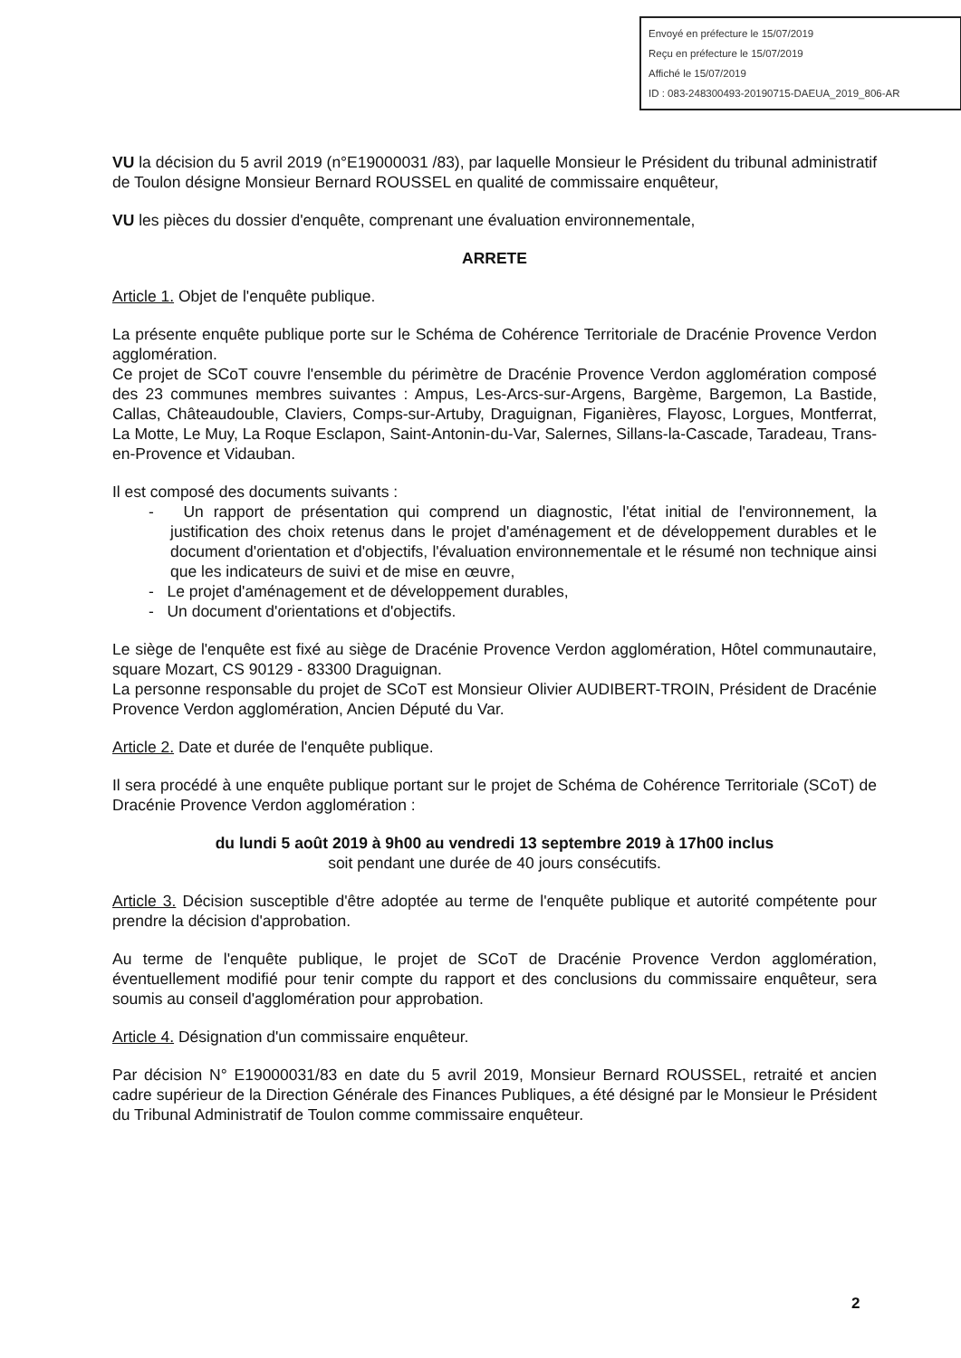Envoyé en préfecture le 15/07/2019
Reçu en préfecture le 15/07/2019
Affiché le 15/07/2019
ID : 083-248300493-20190715-DAEUA_2019_806-AR
VU la décision du 5 avril 2019 (n°E19000031 /83), par laquelle Monsieur le Président du tribunal administratif de Toulon désigne Monsieur Bernard ROUSSEL en qualité de commissaire enquêteur,
VU les pièces du dossier d'enquête, comprenant une évaluation environnementale,
ARRETE
Article 1. Objet de l'enquête publique.
La présente enquête publique porte sur le Schéma de Cohérence Territoriale de Dracénie Provence Verdon agglomération.
Ce projet de SCoT couvre l'ensemble du périmètre de Dracénie Provence Verdon agglomération composé des 23 communes membres suivantes : Ampus, Les-Arcs-sur-Argens, Bargème, Bargemon, La Bastide, Callas, Châteaudouble, Claviers, Comps-sur-Artuby, Draguignan, Figanières, Flayosc, Lorgues, Montferrat, La Motte, Le Muy, La Roque Esclapon, Saint-Antonin-du-Var, Salernes, Sillans-la-Cascade, Taradeau, Trans-en-Provence et Vidauban.
Il est composé des documents suivants :
- Un rapport de présentation qui comprend un diagnostic, l'état initial de l'environnement, la justification des choix retenus dans le projet d'aménagement et de développement durables et le document d'orientation et d'objectifs, l'évaluation environnementale et le résumé non technique ainsi que les indicateurs de suivi et de mise en œuvre,
- Le projet d'aménagement et de développement durables,
- Un document d'orientations et d'objectifs.
Le siège de l'enquête est fixé au siège de Dracénie Provence Verdon agglomération, Hôtel communautaire, square Mozart, CS 90129 - 83300 Draguignan.
La personne responsable du projet de SCoT est Monsieur Olivier AUDIBERT-TROIN, Président de Dracénie Provence Verdon agglomération, Ancien Député du Var.
Article 2. Date et durée de l'enquête publique.
Il sera procédé à une enquête publique portant sur le projet de Schéma de Cohérence Territoriale (SCoT) de Dracénie Provence Verdon agglomération :
du lundi 5 août 2019 à 9h00 au vendredi 13 septembre 2019 à 17h00 inclus
soit pendant une durée de 40 jours consécutifs.
Article 3. Décision susceptible d'être adoptée au terme de l'enquête publique et autorité compétente pour prendre la décision d'approbation.
Au terme de l'enquête publique, le projet de SCoT de Dracénie Provence Verdon agglomération, éventuellement modifié pour tenir compte du rapport et des conclusions du commissaire enquêteur, sera soumis au conseil d'agglomération pour approbation.
Article 4. Désignation d'un commissaire enquêteur.
Par décision N° E19000031/83 en date du 5 avril 2019, Monsieur Bernard ROUSSEL, retraité et ancien cadre supérieur de la Direction Générale des Finances Publiques, a été désigné par le Monsieur le Président du Tribunal Administratif de Toulon comme commissaire enquêteur.
2